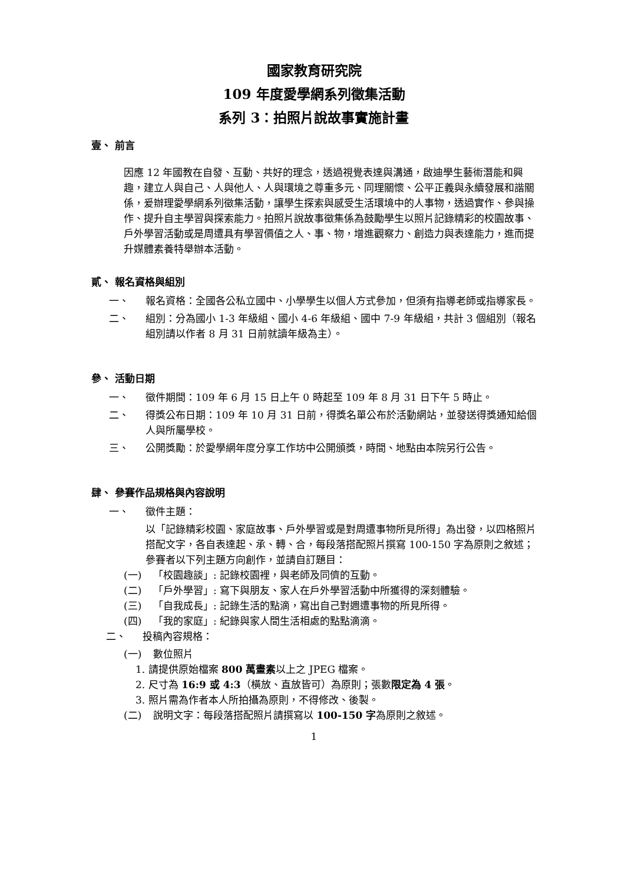國家教育研究院
109 年度愛學網系列徵集活動
系列 3：拍照片說故事實施計畫
壹、 前言
因應 12 年國教在自發、互動、共好的理念，透過視覺表達與溝通，啟迪學生藝術潛能和興趣，建立人與自己、人與他人、人與環境之尊重多元、同理關懷、公平正義與永續發展和諧關係，爰辦理愛學網系列徵集活動，讓學生探索與感受生活環境中的人事物，透過實作、參與操作、提升自主學習與探索能力。拍照片說故事徵集係為鼓勵學生以照片記錄精彩的校園故事、戶外學習活動或是周遭具有學習價值之人、事、物，增進觀察力、創造力與表達能力，進而提升媒體素養特舉辦本活動。
貳、 報名資格與組別
一、 報名資格：全國各公私立國中、小學學生以個人方式參加，但須有指導老師或指導家長。
二、 組別：分為國小 1-3 年級組、國小 4-6 年級組、國中 7-9 年級組，共計 3 個組別（報名組別請以作者 8 月 31 日前就讀年級為主）。
參、 活動日期
一、 徵件期間：109 年 6 月 15 日上午 0 時起至 109 年 8 月 31 日下午 5 時止。
二、 得獎公布日期：109 年 10 月 31 日前，得獎名單公布於活動網站，並發送得獎通知給個人與所屬學校。
三、 公開獎勵：於愛學網年度分享工作坊中公開頒獎，時間、地點由本院另行公告。
肆、 參賽作品規格與內容說明
一、 徵件主題：
以「記錄精彩校園、家庭故事、戶外學習或是對周遭事物所見所得」為出發，以四格照片搭配文字，各自表達起、承、轉、合，每段落搭配照片撰寫 100-150 字為原則之敘述；參賽者以下列主題方向創作，並請自訂題目：
(一) 「校園趣談」: 記錄校園裡，與老師及同儕的互動。
(二) 「戶外學習」: 寫下與朋友、家人在戶外學習活動中所獲得的深刻體驗。
(三) 「自我成長」: 記錄生活的點滴，寫出自己對週遭事物的所見所得。
(四) 「我的家庭」: 紀錄與家人間生活相處的點點滴滴。
二、 投稿內容規格：
(一) 數位照片
1. 請提供原始檔案 800 萬畫素以上之 JPEG 檔案。
2. 尺寸為 16:9 或 4:3（橫放、直放皆可）為原則；張數限定為 4 張。
3. 照片需為作者本人所拍攝為原則，不得修改、後製。
(二) 說明文字：每段落搭配照片請撰寫以 100-150 字為原則之敘述。
1